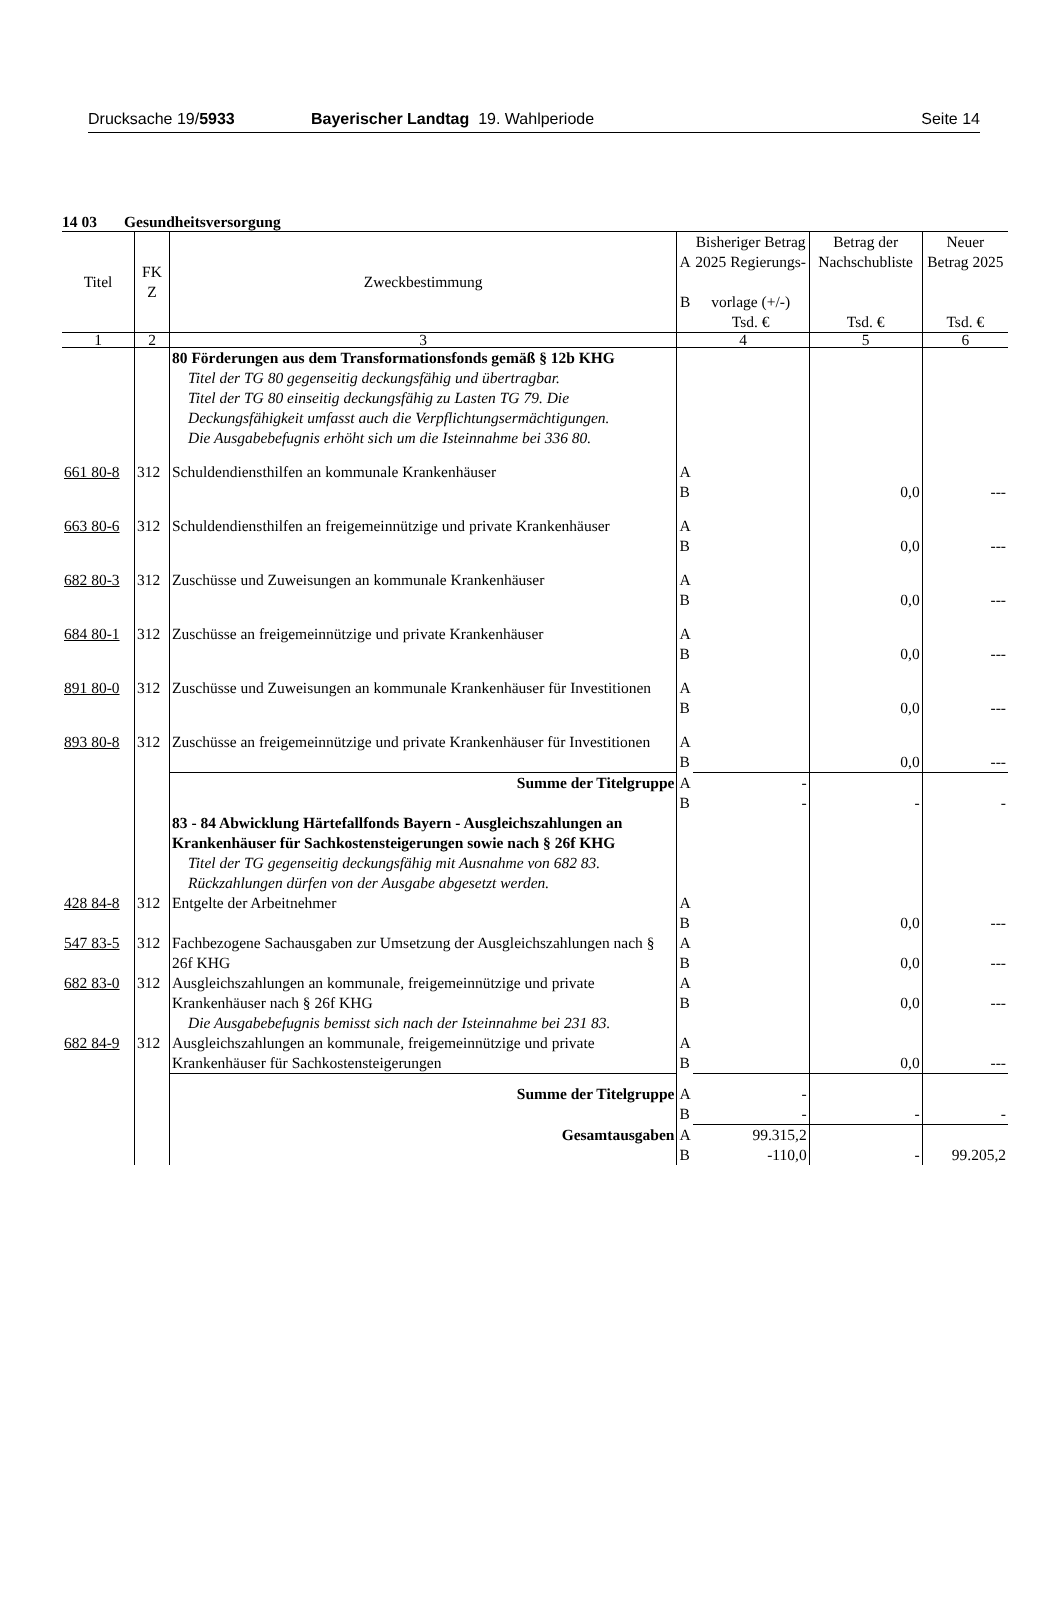Drucksache 19/5933 Bayerischer Landtag 19. Wahlperiode
Seite 14
14 03 Gesundheitsversorgung
| Titel | FK Z | Zweckbestimmung | A B | Bisheriger Betrag 2025 Regierungs- vorlage (+/-) Tsd. € | Betrag der Nachschubliste Tsd. € | Neuer Betrag 2025 Tsd. € |
| --- | --- | --- | --- | --- | --- | --- |
| 1 | 2 | 3 | 4 | | 5 | 6 |
| | | 80 Förderungen aus dem Transformationsfonds gemäß § 12b KHG Titel der TG 80 gegenseitig deckungsfähig und übertragbar. Titel der TG 80 einseitig deckungsfähig zu Lasten TG 79. Die Deckungsfähigkeit umfasst auch die Verpflichtungsermächtigungen. Die Ausgabebefugnis erhöht sich um die Isteinnahme bei 336 80. | | | | |
| 661 80-8 | 312 | Schuldendiensthilfen an kommunale Krankenhäuser | A B | | 0,0 | --- |
| 663 80-6 | 312 | Schuldendiensthilfen an freigemeinnützige und private Krankenhäuser | A B | | 0,0 | --- |
| 682 80-3 | 312 | Zuschüsse und Zuweisungen an kommunale Krankenhäuser | A B | | 0,0 | --- |
| 684 80-1 | 312 | Zuschüsse an freigemeinnützige und private Krankenhäuser | A B | | 0,0 | --- |
| 891 80-0 | 312 | Zuschüsse und Zuweisungen an kommunale Krankenhäuser für Investitionen | A B | | 0,0 | --- |
| 893 80-8 | 312 | Zuschüsse an freigemeinnützige und private Krankenhäuser für Investitionen | A B | | 0,0 | --- |
| | | Summe der Titelgruppe | A B | - - | - | - |
| | | 83 - 84 Abwicklung Härtefallfonds Bayern - Ausgleichszahlungen an Krankenhäuser für Sachkostensteigerungen sowie nach § 26f KHG Titel der TG gegenseitig deckungsfähig mit Ausnahme von 682 83. Rückzahlungen dürfen von der Ausgabe abgesetzt werden. | | | | |
| 428 84-8 | 312 | Entgelte der Arbeitnehmer | A B | | 0,0 | --- |
| 547 83-5 | 312 | Fachbezogene Sachausgaben zur Umsetzung der Ausgleichszahlungen nach § 26f KHG | A B | | 0,0 | --- |
| 682 83-0 | 312 | Ausgleichszahlungen an kommunale, freigemeinnützige und private Krankenhäuser nach § 26f KHG Die Ausgabebefugnis bemisst sich nach der Isteinnahme bei 231 83. | A B | | 0,0 | --- |
| 682 84-9 | 312 | Ausgleichszahlungen an kommunale, freigemeinnützige und private Krankenhäuser für Sachkostensteigerungen | A B | | 0,0 | --- |
| | | Summe der Titelgruppe | A B | - - | - | - |
| | | Gesamtausgaben | A B | 99.315,2 -110,0 | - | 99.205,2 |